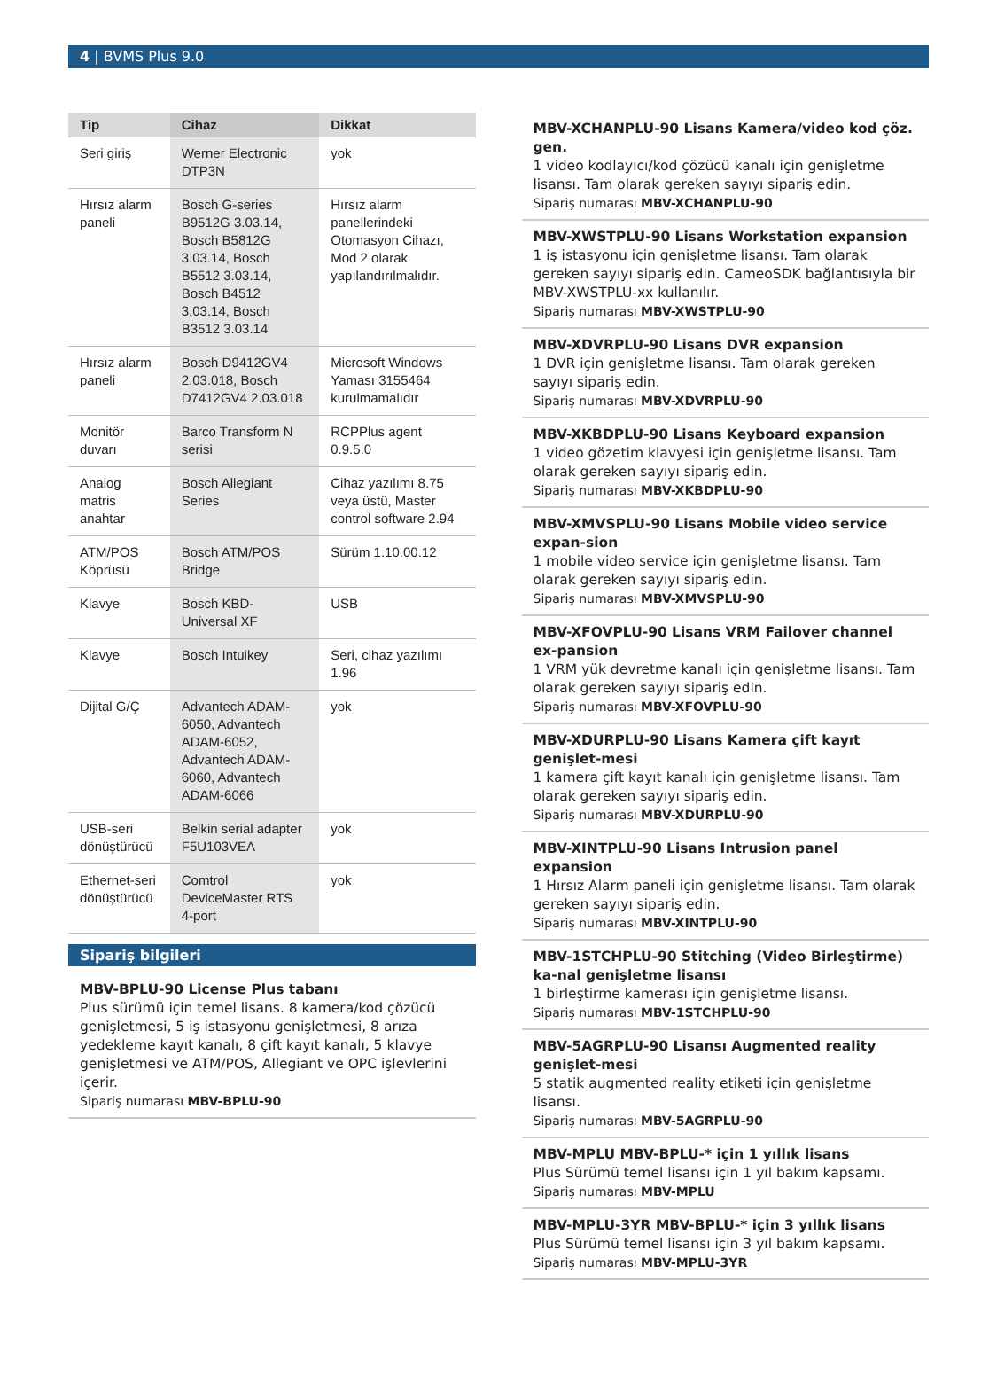4 | BVMS Plus 9.0
| Tip | Cihaz | Dikkat |
| --- | --- | --- |
| Seri giriş | Werner Electronic DTP3N | yok |
| Hırsız alarm paneli | Bosch G-series B9512G 3.03.14, Bosch B5812G 3.03.14, Bosch B5512 3.03.14, Bosch B4512 3.03.14, Bosch B3512 3.03.14 | Hırsız alarm panellerindeki Otomasyon Cihazı, Mod 2 olarak yapılandırılmalıdır. |
| Hırsız alarm paneli | Bosch D9412GV4 2.03.018, Bosch D7412GV4 2.03.018 | Microsoft Windows Yaması 3155464 kurulmamalıdır |
| Monitör duvarı | Barco Transform N serisi | RCPPlus agent 0.9.5.0 |
| Analog matris anahtar | Bosch Allegiant Series | Cihaz yazılımı 8.75 veya üstü, Master control software 2.94 |
| ATM/POS Köprüsü | Bosch ATM/POS Bridge | Sürüm 1.10.00.12 |
| Klavye | Bosch KBD-Universal XF | USB |
| Klavye | Bosch Intuikey | Seri, cihaz yazılımı 1.96 |
| Dijital G/Ç | Advantech ADAM-6050, Advantech ADAM-6052, Advantech ADAM-6060, Advantech ADAM-6066 | yok |
| USB-seri dönüştürücü | Belkin serial adapter F5U103VEA | yok |
| Ethernet-seri dönüştürücü | Comtrol DeviceMaster RTS 4-port | yok |
Sipariş bilgileri
MBV-BPLU-90 License Plus tabanı
Plus sürümü için temel lisans. 8 kamera/kod çözücü genişletmesi, 5 iş istasyonu genişletmesi, 8 arıza yedekleme kayıt kanalı, 8 çift kayıt kanalı, 5 klavye genişletmesi ve ATM/POS, Allegiant ve OPC işlevlerini içerir.
Sipariş numarası MBV-BPLU-90
MBV-XCHANPLU-90 Lisans Kamera/video kod çöz. gen.
1 video kodlayıcı/kod çözücü kanalı için genişletme lisansı. Tam olarak gereken sayıyı sipariş edin.
Sipariş numarası MBV-XCHANPLU-90
MBV-XWSTPLU-90 Lisans Workstation expansion
1 iş istasyonu için genişletme lisansı. Tam olarak gereken sayıyı sipariş edin. CameoSDK bağlantısıyla bir MBV-XWSTPLU-xx kullanılır.
Sipariş numarası MBV-XWSTPLU-90
MBV-XDVRPLU-90 Lisans DVR expansion
1 DVR için genişletme lisansı. Tam olarak gereken sayıyı sipariş edin.
Sipariş numarası MBV-XDVRPLU-90
MBV-XKBDPLU-90 Lisans Keyboard expansion
1 video gözetim klavyesi için genişletme lisansı. Tam olarak gereken sayıyı sipariş edin.
Sipariş numarası MBV-XKBDPLU-90
MBV-XMVSPLU-90 Lisans Mobile video service expan-sion
1 mobile video service için genişletme lisansı. Tam olarak gereken sayıyı sipariş edin.
Sipariş numarası MBV-XMVSPLU-90
MBV-XFOVPLU-90 Lisans VRM Failover channel ex-pansion
1 VRM yük devretme kanalı için genişletme lisansı. Tam olarak gereken sayıyı sipariş edin.
Sipariş numarası MBV-XFOVPLU-90
MBV-XDURPLU-90 Lisans Kamera çift kayıt genişlet-mesi
1 kamera çift kayıt kanalı için genişletme lisansı. Tam olarak gereken sayıyı sipariş edin.
Sipariş numarası MBV-XDURPLU-90
MBV-XINTPLU-90 Lisans Intrusion panel expansion
1 Hırsız Alarm paneli için genişletme lisansı. Tam olarak gereken sayıyı sipariş edin.
Sipariş numarası MBV-XINTPLU-90
MBV-1STCHPLU-90 Stitching (Video Birleştirme) ka-nal genişletme lisansı
1 birleştirme kamerası için genişletme lisansı.
Sipariş numarası MBV-1STCHPLU-90
MBV-5AGRPLU-90 Lisansı Augmented reality genişlet-mesi
5 statik augmented reality etiketi için genişletme lisansı.
Sipariş numarası MBV-5AGRPLU-90
MBV-MPLU MBV-BPLU-* için 1 yıllık lisans
Plus Sürümü temel lisansı için 1 yıl bakım kapsamı.
Sipariş numarası MBV-MPLU
MBV-MPLU-3YR MBV-BPLU-* için 3 yıllık lisans
Plus Sürümü temel lisansı için 3 yıl bakım kapsamı.
Sipariş numarası MBV-MPLU-3YR